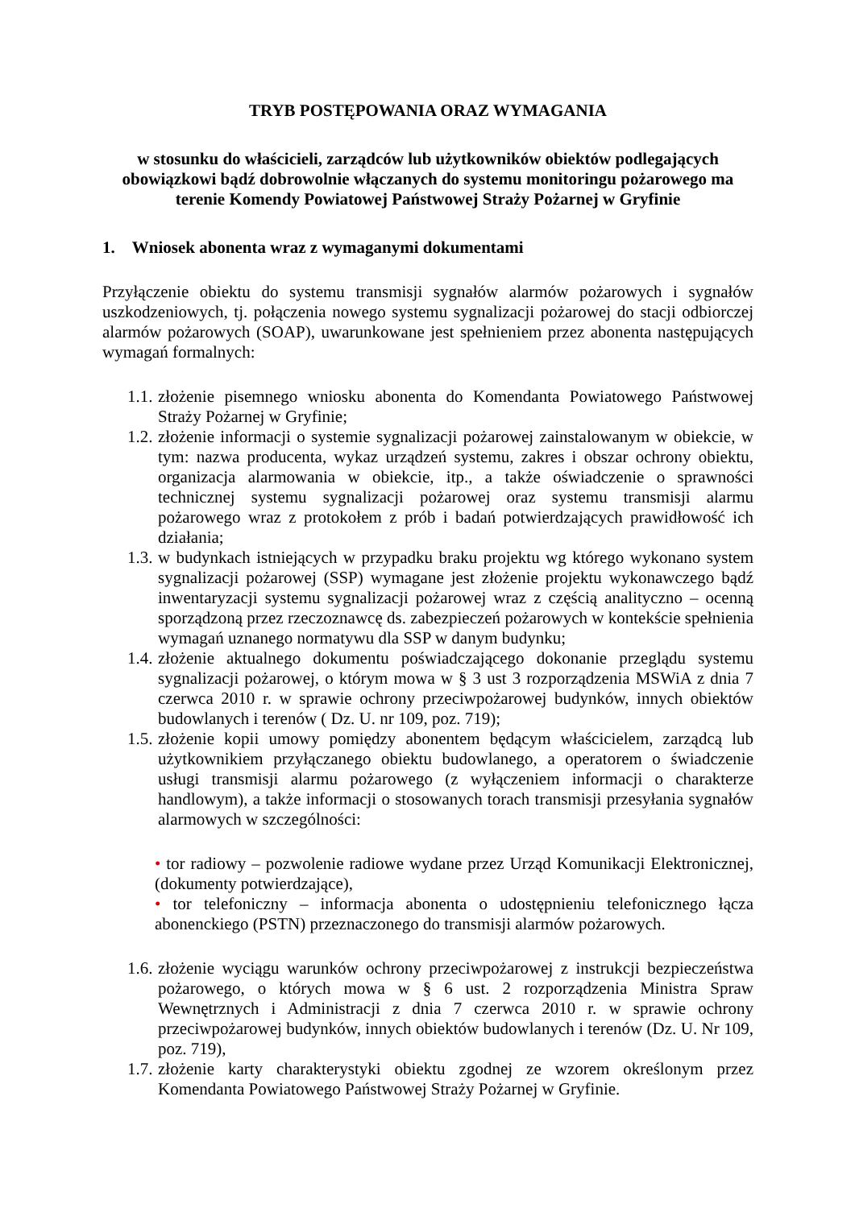TRYB POSTĘPOWANIA ORAZ WYMAGANIA
w stosunku do właścicieli, zarządców lub użytkowników obiektów podlegających obowiązkowi bądź dobrowolnie włączanych do systemu monitoringu pożarowego ma terenie Komendy Powiatowej Państwowej Straży Pożarnej w Gryfinie
1. Wniosek abonenta wraz z wymaganymi dokumentami
Przyłączenie obiektu do systemu transmisji sygnałów alarmów pożarowych i sygnałów uszkodzeniowych, tj. połączenia nowego systemu sygnalizacji pożarowej do stacji odbiorczej alarmów pożarowych (SOAP), uwarunkowane jest spełnieniem przez abonenta następujących wymagań formalnych:
1.1.
złożenie pisemnego wniosku abonenta do Komendanta Powiatowego Państwowej Straży Pożarnej w Gryfinie;
1.2.
złożenie informacji o systemie sygnalizacji pożarowej zainstalowanym w obiekcie, w tym: nazwa producenta, wykaz urządzeń systemu, zakres i obszar ochrony obiektu, organizacja alarmowania w obiekcie, itp., a także oświadczenie o sprawności technicznej systemu sygnalizacji pożarowej oraz systemu transmisji alarmu pożarowego wraz z protokołem z prób i badań potwierdzających prawidłowość ich działania;
1.3.
w budynkach istniejących w przypadku braku projektu wg którego wykonano system sygnalizacji pożarowej (SSP) wymagane jest złożenie projektu wykonawczego bądź inwentaryzacji systemu sygnalizacji pożarowej wraz z częścią analityczno – ocenną sporządzoną przez rzeczoznawcę ds. zabezpieczeń pożarowych w kontekście spełnienia wymagań uznanego normatywu dla SSP w danym budynku;
1.4.
złożenie aktualnego dokumentu poświadczającego dokonanie przeglądu systemu sygnalizacji pożarowej, o którym mowa w § 3 ust 3 rozporządzenia MSWiA z dnia 7 czerwca 2010 r. w sprawie ochrony przeciwpożarowej budynków, innych obiektów budowlanych i terenów ( Dz. U. nr 109, poz. 719);
1.5.
złożenie kopii umowy pomiędzy abonentem będącym właścicielem, zarządcą lub użytkownikiem przyłączanego obiektu budowlanego, a operatorem o świadczenie usługi transmisji alarmu pożarowego (z wyłączeniem informacji o charakterze handlowym), a także informacji o stosowanych torach transmisji przesyłania sygnałów alarmowych w szczególności:
• tor radiowy – pozwolenie radiowe wydane przez Urząd Komunikacji Elektronicznej, (dokumenty potwierdzające),
• tor telefoniczny – informacja abonenta o udostępnieniu telefonicznego łącza abonenckiego (PSTN) przeznaczonego do transmisji alarmów pożarowych.
1.6.
złożenie wyciągu warunków ochrony przeciwpożarowej z instrukcji bezpieczeństwa pożarowego, o których mowa w § 6 ust. 2 rozporządzenia Ministra Spraw Wewnętrznych i Administracji z dnia 7 czerwca 2010 r. w sprawie ochrony przeciwpożarowej budynków, innych obiektów budowlanych i terenów (Dz. U. Nr 109, poz. 719),
1.7.
złożenie karty charakterystyki obiektu zgodnej ze wzorem określonym przez Komendanta Powiatowego Państwowej Straży Pożarnej w Gryfinie.